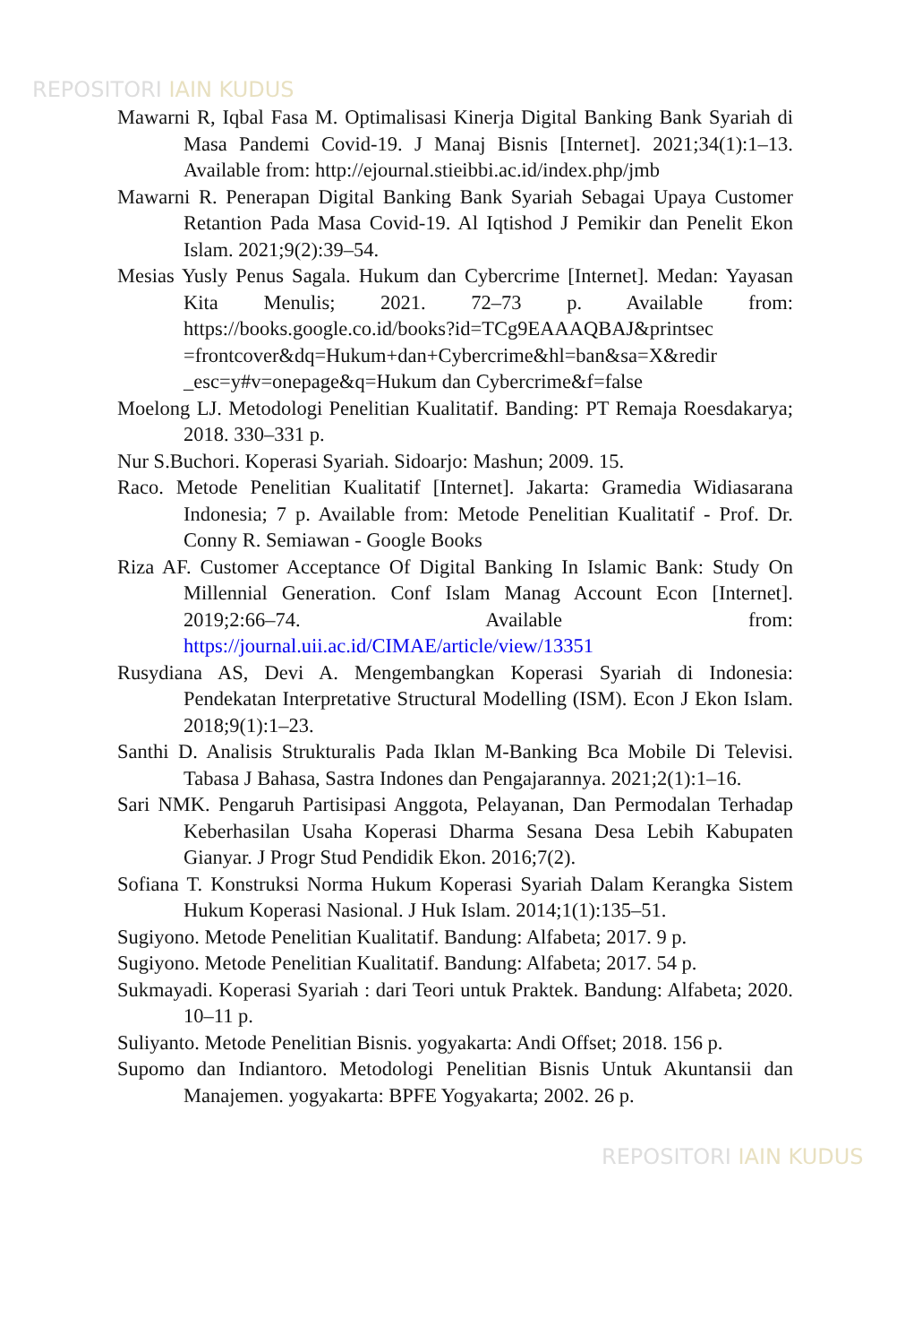REPOSITORI IAIN KUDUS
Mawarni R, Iqbal Fasa M. Optimalisasi Kinerja Digital Banking Bank Syariah di Masa Pandemi Covid-19. J Manaj Bisnis [Internet]. 2021;34(1):1–13. Available from: http://ejournal.stieibbi.ac.id/index.php/jmb
Mawarni R. Penerapan Digital Banking Bank Syariah Sebagai Upaya Customer Retantion Pada Masa Covid-19. Al Iqtishod J Pemikir dan Penelit Ekon Islam. 2021;9(2):39–54.
Mesias Yusly Penus Sagala. Hukum dan Cybercrime [Internet]. Medan: Yayasan Kita Menulis; 2021. 72–73 p. Available from: https://books.google.co.id/books?id=TCg9EAAAQBAJ&printsec =frontcover&dq=Hukum+dan+Cybercrime&hl=ban&sa=X&redir _esc=y#v=onepage&q=Hukum dan Cybercrime&f=false
Moelong LJ. Metodologi Penelitian Kualitatif. Banding: PT Remaja Roesdakarya; 2018. 330–331 p.
Nur S.Buchori. Koperasi Syariah. Sidoarjo: Mashun; 2009. 15.
Raco. Metode Penelitian Kualitatif [Internet]. Jakarta: Gramedia Widiasarana Indonesia; 7 p. Available from: Metode Penelitian Kualitatif - Prof. Dr. Conny R. Semiawan - Google Books
Riza AF. Customer Acceptance Of Digital Banking In Islamic Bank: Study On Millennial Generation. Conf Islam Manag Account Econ [Internet]. 2019;2:66–74. Available from: https://journal.uii.ac.id/CIMAE/article/view/13351
Rusydiana AS, Devi A. Mengembangkan Koperasi Syariah di Indonesia: Pendekatan Interpretative Structural Modelling (ISM). Econ J Ekon Islam. 2018;9(1):1–23.
Santhi D. Analisis Strukturalis Pada Iklan M-Banking Bca Mobile Di Televisi. Tabasa J Bahasa, Sastra Indones dan Pengajarannya. 2021;2(1):1–16.
Sari NMK. Pengaruh Partisipasi Anggota, Pelayanan, Dan Permodalan Terhadap Keberhasilan Usaha Koperasi Dharma Sesana Desa Lebih Kabupaten Gianyar. J Progr Stud Pendidik Ekon. 2016;7(2).
Sofiana T. Konstruksi Norma Hukum Koperasi Syariah Dalam Kerangka Sistem Hukum Koperasi Nasional. J Huk Islam. 2014;1(1):135–51.
Sugiyono. Metode Penelitian Kualitatif. Bandung: Alfabeta; 2017. 9 p.
Sugiyono. Metode Penelitian Kualitatif. Bandung: Alfabeta; 2017. 54 p.
Sukmayadi. Koperasi Syariah : dari Teori untuk Praktek. Bandung: Alfabeta; 2020. 10–11 p.
Suliyanto. Metode Penelitian Bisnis. yogyakarta: Andi Offset; 2018. 156 p.
Supomo dan Indiantoro. Metodologi Penelitian Bisnis Untuk Akuntansii dan Manajemen. yogyakarta: BPFE Yogyakarta; 2002. 26 p.
REPOSITORI IAIN KUDUS